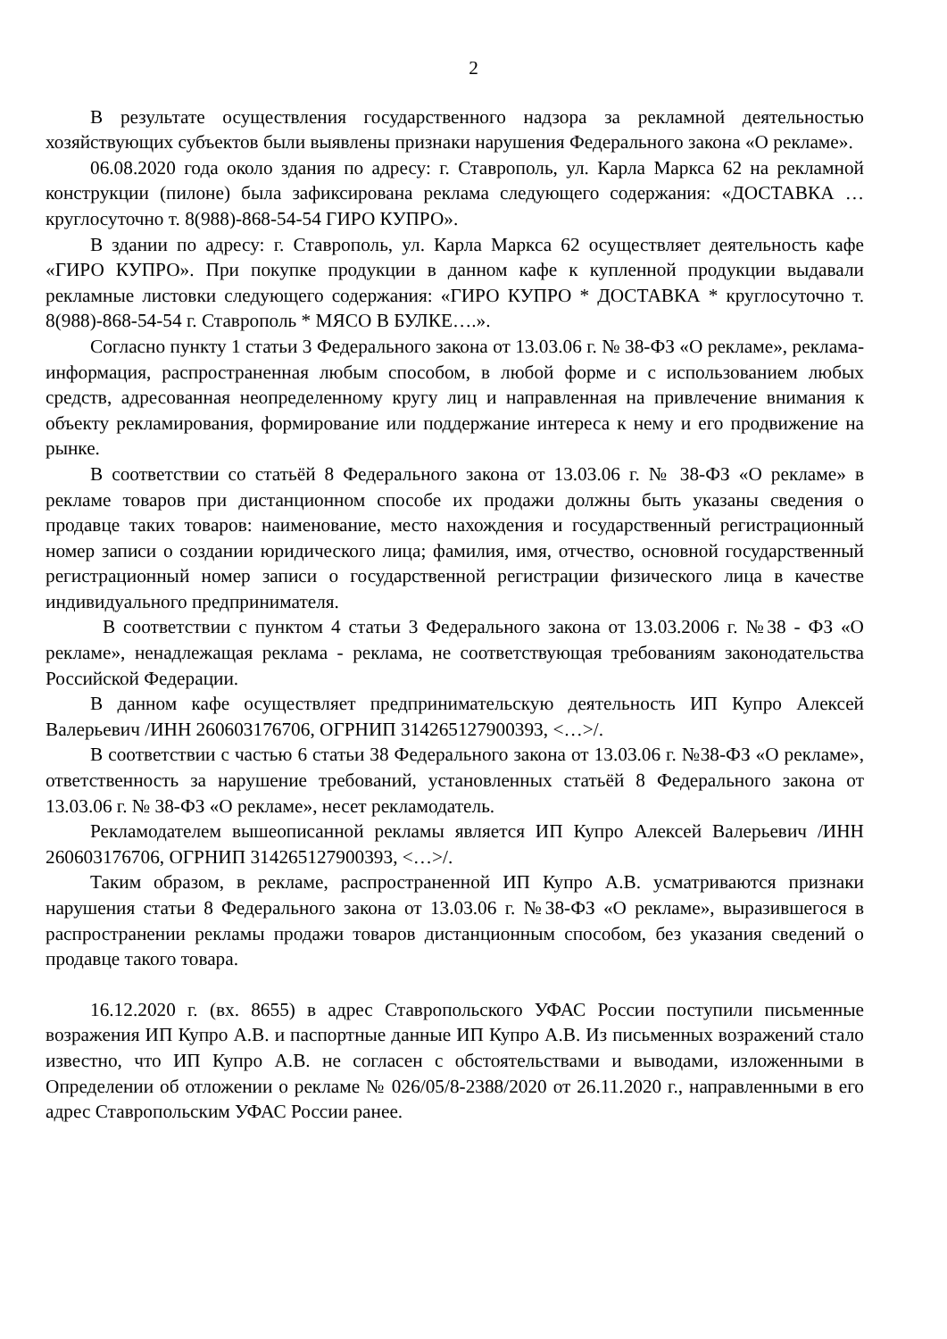2
В результате осуществления государственного надзора за рекламной деятельностью хозяйствующих субъектов были выявлены признаки нарушения Федерального закона «О рекламе».
06.08.2020 года около здания по адресу: г. Ставрополь, ул. Карла Маркса 62 на рекламной конструкции (пилоне) была зафиксирована реклама следующего содержания: «ДОСТАВКА … круглосуточно т. 8(988)-868-54-54 ГИРО КУПРО».
В здании по адресу: г. Ставрополь, ул. Карла Маркса 62 осуществляет деятельность кафе «ГИРО КУПРО». При покупке продукции в данном кафе к купленной продукции выдавали рекламные листовки следующего содержания: «ГИРО КУПРО * ДОСТАВКА * круглосуточно т. 8(988)-868-54-54 г. Ставрополь * МЯСО В БУЛКЕ….».
Согласно пункту 1 статьи 3 Федерального закона от 13.03.06 г. № 38-ФЗ «О рекламе», реклама-информация, распространенная любым способом, в любой форме и с использованием любых средств, адресованная неопределенному кругу лиц и направленная на привлечение внимания к объекту рекламирования, формирование или поддержание интереса к нему и его продвижение на рынке.
В соответствии со статьёй 8 Федерального закона от 13.03.06 г. № 38-ФЗ «О рекламе» в рекламе товаров при дистанционном способе их продажи должны быть указаны сведения о продавце таких товаров: наименование, место нахождения и государственный регистрационный номер записи о создании юридического лица; фамилия, имя, отчество, основной государственный регистрационный номер записи о государственной регистрации физического лица в качестве индивидуального предпринимателя.
В соответствии с пунктом 4 статьи 3 Федерального закона от 13.03.2006 г. №38 - ФЗ «О рекламе», ненадлежащая реклама - реклама, не соответствующая требованиям законодательства Российской Федерации.
В данном кафе осуществляет предпринимательскую деятельность ИП Купро Алексей Валерьевич /ИНН 260603176706, ОГРНИП 314265127900393, <…>/.
В соответствии с частью 6 статьи 38 Федерального закона от 13.03.06 г. №38-ФЗ «О рекламе», ответственность за нарушение требований, установленных статьёй 8 Федерального закона от 13.03.06 г. № 38-ФЗ «О рекламе», несет рекламодатель.
Рекламодателем вышеописанной рекламы является ИП Купро Алексей Валерьевич /ИНН 260603176706, ОГРНИП 314265127900393, <…>/.
Таким образом, в рекламе, распространенной ИП Купро А.В. усматриваются признаки нарушения статьи 8 Федерального закона от 13.03.06 г. №38-ФЗ «О рекламе», выразившегося в распространении рекламы продажи товаров дистанционным способом, без указания сведений о продавце такого товара.
16.12.2020 г. (вх. 8655) в адрес Ставропольского УФАС России поступили письменные возражения ИП Купро А.В. и паспортные данные ИП Купро А.В. Из письменных возражений стало известно, что ИП Купро А.В. не согласен с обстоятельствами и выводами, изложенными в Определении об отложении о рекламе № 026/05/8-2388/2020 от 26.11.2020 г., направленными в его адрес Ставропольским УФАС России ранее.